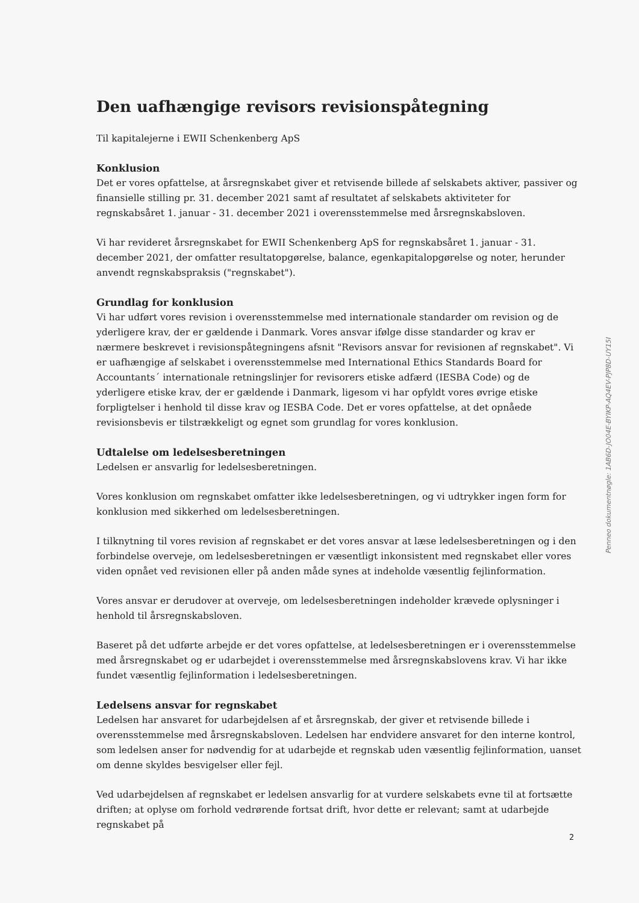Den uafhængige revisors revisionspåtegning
Til kapitalejerne i EWII Schenkenberg ApS
Konklusion
Det er vores opfattelse, at årsregnskabet giver et retvisende billede af selskabets aktiver, passiver og finansielle stilling pr. 31. december 2021 samt af resultatet af selskabets aktiviteter for regnskabsåret 1. januar - 31. december 2021 i overensstemmelse med årsregnskabsloven.
Vi har revideret årsregnskabet for EWII Schenkenberg ApS for regnskabsåret 1. januar - 31. december 2021, der omfatter resultatopgørelse, balance, egenkapitalopgørelse og noter, herunder anvendt regnskabspraksis ("regnskabet").
Grundlag for konklusion
Vi har udført vores revision i overensstemmelse med internationale standarder om revision og de yderligere krav, der er gældende i Danmark. Vores ansvar ifølge disse standarder og krav er nærmere beskrevet i revisionspåtegningens afsnit "Revisors ansvar for revisionen af regnskabet". Vi er uafhængige af selskabet i overensstemmelse med International Ethics Standards Board for Accountants´ internationale retningslinjer for revisorers etiske adfærd (IESBA Code) og de yderligere etiske krav, der er gældende i Danmark, ligesom vi har opfyldt vores øvrige etiske forpligtelser i henhold til disse krav og IESBA Code. Det er vores opfattelse, at det opnåede revisionsbevis er tilstrækkeligt og egnet som grundlag for vores konklusion.
Udtalelse om ledelsesberetningen
Ledelsen er ansvarlig for ledelsesberetningen.
Vores konklusion om regnskabet omfatter ikke ledelsesberetningen, og vi udtrykker ingen form for konklusion med sikkerhed om ledelsesberetningen.
I tilknytning til vores revision af regnskabet er det vores ansvar at læse ledelsesberetningen og i den forbindelse overveje, om ledelsesberetningen er væsentligt inkonsistent med regnskabet eller vores viden opnået ved revisionen eller på anden måde synes at indeholde væsentlig fejlinformation.
Vores ansvar er derudover at overveje, om ledelsesberetningen indeholder krævede oplysninger i henhold til årsregnskabsloven.
Baseret på det udførte arbejde er det vores opfattelse, at ledelsesberetningen er i overensstemmelse med årsregnskabet og er udarbejdet i overensstemmelse med årsregnskabslovens krav. Vi har ikke fundet væsentlig fejlinformation i ledelsesberetningen.
Ledelsens ansvar for regnskabet
Ledelsen har ansvaret for udarbejdelsen af et årsregnskab, der giver et retvisende billede i overensstemmelse med årsregnskabsloven. Ledelsen har endvidere ansvaret for den interne kontrol, som ledelsen anser for nødvendig for at udarbejde et regnskab uden væsentlig fejlinformation, uanset om denne skyldes besvigelser eller fejl.
Ved udarbejdelsen af regnskabet er ledelsen ansvarlig for at vurdere selskabets evne til at fortsætte driften; at oplyse om forhold vedrørende fortsat drift, hvor dette er relevant; samt at udarbejde regnskabet på
Penneo dokumentnøgle: 1AB6D-JO04E-BYIKP-AQ4EV-PJP8D-UY15I
2